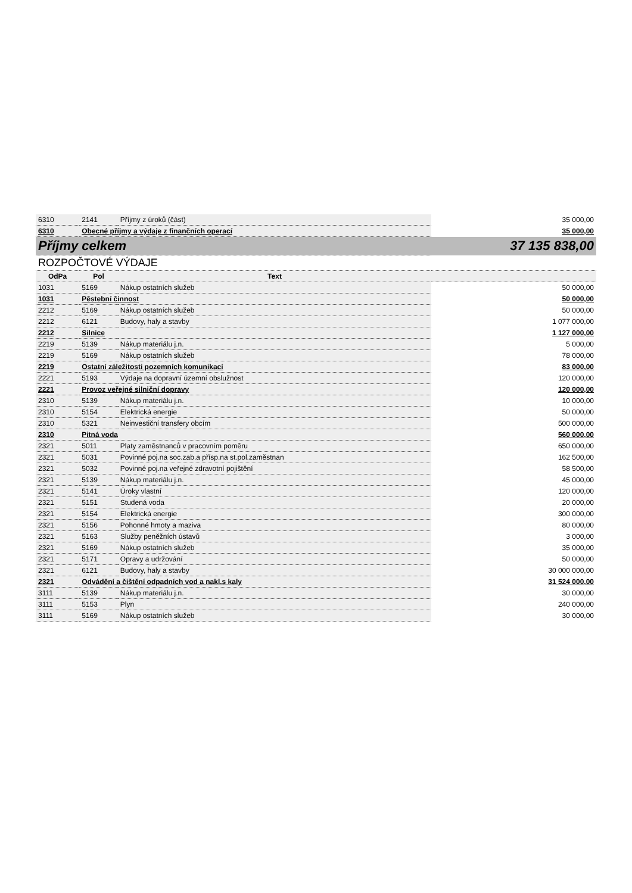| 6310 | 2141 | Příjmy z úroků (část) | 35 000,00 |
| 6310 | Obecné příjmy a výdaje z finančních operací | | 35 000,00 |
| Příjmy celkem | | | 37 135 838,00 |
| ROZPOČTOVÉ VÝDAJE | | | |
| OdPa | Pol | Text | |
| 1031 | 5169 | Nákup ostatních služeb | 50 000,00 |
| 1031 | Pěstební činnost | | 50 000,00 |
| 2212 | 5169 | Nákup ostatních služeb | 50 000,00 |
| 2212 | 6121 | Budovy, haly a stavby | 1 077 000,00 |
| 2212 | Silnice | | 1 127 000,00 |
| 2219 | 5139 | Nákup materiálu j.n. | 5 000,00 |
| 2219 | 5169 | Nákup ostatních služeb | 78 000,00 |
| 2219 | Ostatní záležitosti pozemních komunikací | | 83 000,00 |
| 2221 | 5193 | Výdaje na dopravní územní obslužnost | 120 000,00 |
| 2221 | Provoz veřejné silniční dopravy | | 120 000,00 |
| 2310 | 5139 | Nákup materiálu j.n. | 10 000,00 |
| 2310 | 5154 | Elektrická energie | 50 000,00 |
| 2310 | 5321 | Neinvestiční transfery obcím | 500 000,00 |
| 2310 | Pitná voda | | 560 000,00 |
| 2321 | 5011 | Platy zaměstnanců v pracovním poměru | 650 000,00 |
| 2321 | 5031 | Povinné poj.na soc.zab.a přísp.na st.pol.zaměstnan | 162 500,00 |
| 2321 | 5032 | Povinné poj.na veřejné zdravotní pojištění | 58 500,00 |
| 2321 | 5139 | Nákup materiálu j.n. | 45 000,00 |
| 2321 | 5141 | Úroky vlastní | 120 000,00 |
| 2321 | 5151 | Studená voda | 20 000,00 |
| 2321 | 5154 | Elektrická energie | 300 000,00 |
| 2321 | 5156 | Pohonné hmoty a maziva | 80 000,00 |
| 2321 | 5163 | Služby peněžních ústavů | 3 000,00 |
| 2321 | 5169 | Nákup ostatních služeb | 35 000,00 |
| 2321 | 5171 | Opravy a udržování | 50 000,00 |
| 2321 | 6121 | Budovy, haly a stavby | 30 000 000,00 |
| 2321 | Odvádění a čištění odpadních vod a nakl.s kaly | | 31 524 000,00 |
| 3111 | 5139 | Nákup materiálu j.n. | 30 000,00 |
| 3111 | 5153 | Plyn | 240 000,00 |
| 3111 | 5169 | Nákup ostatních služeb | 30 000,00 |